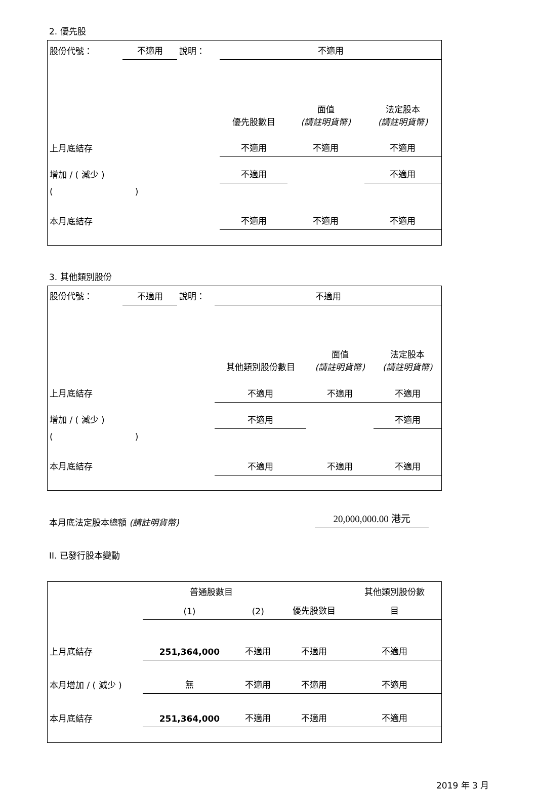2. 優先股
| 股份代號： | 不適用 | 說明： | 不適用 | | |
| | | | 優先股數目 | 面值 (請註明貨幣) | 法定股本 (請註明貨幣) |
| 上月底結存 | | | 不適用 | 不適用 | 不適用 |
| 增加 / ( 減少 ) | | | 不適用 | | 不適用 |
| ( ) | | | | | |
| 本月底結存 | | | 不適用 | 不適用 | 不適用 |
3. 其他類別股份
| 股份代號： | 不適用 | 說明： | 不適用 | | |
| | | | 其他類別股份數目 | 面值 (請註明貨幣) | 法定股本 (請註明貨幣) |
| 上月底結存 | | | 不適用 | 不適用 | 不適用 |
| 增加 / ( 減少 ) | | | 不適用 | | 不適用 |
| ( ) | | | | | |
| 本月底結存 | | | 不適用 | 不適用 | 不適用 |
本月底法定股本總額 (請註明貨幣) 20,000,000.00 港元
II. 已發行股本變動
| | 普通股數目 | | | 其他類別股份數 |
| | (1) | (2) | 優先股數目 | 目 |
| 上月底結存 | 251,364,000 | 不適用 | 不適用 | 不適用 |
| 本月增加 / ( 減少 ) | 無 | 不適用 | 不適用 | 不適用 |
| 本月底結存 | 251,364,000 | 不適用 | 不適用 | 不適用 |
2019 年 3 月